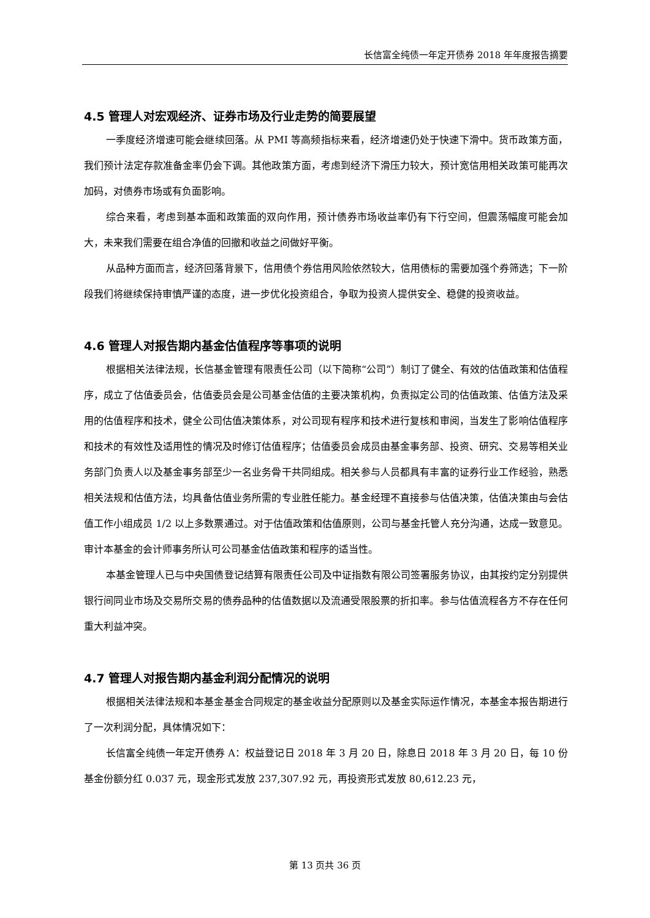长信富全纯债一年定开债券 2018 年年度报告摘要
4.5 管理人对宏观经济、证券市场及行业走势的简要展望
一季度经济增速可能会继续回落。从 PMI 等高频指标来看，经济增速仍处于快速下滑中。货币政策方面，我们预计法定存款准备金率仍会下调。其他政策方面，考虑到经济下滑压力较大，预计宽信用相关政策可能再次加码，对债券市场或有负面影响。
综合来看，考虑到基本面和政策面的双向作用，预计债券市场收益率仍有下行空间，但震荡幅度可能会加大，未来我们需要在组合净值的回撤和收益之间做好平衡。
从品种方面而言，经济回落背景下，信用债个券信用风险依然较大，信用债标的需要加强个券筛选；下一阶段我们将继续保持审慎严谨的态度，进一步优化投资组合，争取为投资人提供安全、稳健的投资收益。
4.6 管理人对报告期内基金估值程序等事项的说明
根据相关法律法规，长信基金管理有限责任公司（以下简称“公司”）制订了健全、有效的估值政策和估值程序，成立了估值委员会，估值委员会是公司基金估值的主要决策机构，负责拟定公司的估值政策、估值方法及采用的估值程序和技术，健全公司估值决策体系，对公司现有程序和技术进行复核和审阅，当发生了影响估值程序和技术的有效性及适用性的情况及时修订估值程序；估值委员会成员由基金事务部、投资、研究、交易等相关业务部门负责人以及基金事务部至少一名业务骨干共同组成。相关参与人员都具有丰富的证券行业工作经验，熟悉相关法规和估值方法，均具备估值业务所需的专业胜任能力。基金经理不直接参与估值决策，估值决策由与会估值工作小组成员 1/2 以上多数票通过。对于估值政策和估值原则，公司与基金托管人充分沟通，达成一致意见。审计本基金的会计师事务所认可公司基金估值政策和程序的适当性。
本基金管理人已与中央国债登记结算有限责任公司及中证指数有限公司签署服务协议，由其按约定分别提供银行间同业市场及交易所交易的债券品种的估值数据以及流通受限股票的折扣率。参与估值流程各方不存在任何重大利益冲突。
4.7 管理人对报告期内基金利润分配情况的说明
根据相关法律法规和本基金基金合同规定的基金收益分配原则以及基金实际运作情况，本基金本报告期进行了一次利润分配，具体情况如下：
长信富全纯债一年定开债券 A：权益登记日 2018 年 3 月 20 日，除息日 2018 年 3 月 20 日，每 10 份基金份额分红 0.037 元，现金形式发放 237,307.92 元，再投资形式发放 80,612.23 元，
第 13 页共 36 页